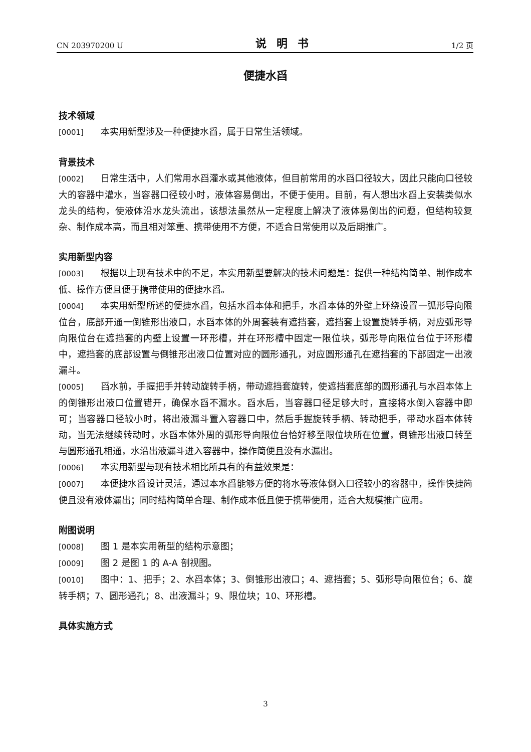CN 203970200 U 说明书 1/2 页
便捷水舀
技术领域
[0001] 本实用新型涉及一种便捷水舀，属于日常生活领域。
背景技术
[0002] 日常生活中，人们常用水舀灌水或其他液体，但目前常用的水舀口径较大，因此只能向口径较大的容器中灌水，当容器口径较小时，液体容易倒出，不便于使用。目前，有人想出水舀上安装类似水龙头的结构，使液体沿水龙头流出，该想法虽然从一定程度上解决了液体易倒出的问题，但结构较复杂、制作成本高，而且相对笨重、携带使用不方便，不适合日常使用以及后期推广。
实用新型内容
[0003] 根据以上现有技术中的不足，本实用新型要解决的技术问题是：提供一种结构简单、制作成本低、操作方便且便于携带使用的便捷水舀。
[0004] 本实用新型所述的便捷水舀，包括水舀本体和把手，水舀本体的外壁上环绕设置一弧形导向限位台，底部开通一倒锥形出液口，水舀本体的外周套装有遮挡套，遮挡套上设置旋转手柄，对应弧形导向限位台在遮挡套的内壁上设置一环形槽，并在环形槽中固定一限位块，弧形导向限位台位于环形槽中，遮挡套的底部设置与倒锥形出液口位置对应的圆形通孔，对应圆形通孔在遮挡套的下部固定一出液漏斗。
[0005] 舀水前，手握把手并转动旋转手柄，带动遮挡套旋转，使遮挡套底部的圆形通孔与水舀本体上的倒锥形出液口位置错开，确保水舀不漏水。舀水后，当容器口径足够大时，直接将水倒入容器中即可；当容器口径较小时，将出液漏斗置入容器口中，然后手握旋转手柄、转动把手，带动水舀本体转动，当无法继续转动时，水舀本体外周的弧形导向限位台恰好移至限位块所在位置，倒锥形出液口转至与圆形通孔相通，水沿出液漏斗进入容器中，操作简便且没有水漏出。
[0006] 本实用新型与现有技术相比所具有的有益效果是：
[0007] 本便捷水舀设计灵活，通过本水舀能够方便的将水等液体倒入口径较小的容器中，操作快捷简便且没有液体漏出；同时结构简单合理、制作成本低且便于携带使用，适合大规模推广应用。
附图说明
[0008] 图 1 是本实用新型的结构示意图；
[0009] 图 2 是图 1 的 A-A 剖视图。
[0010] 图中：1、把手；2、水舀本体；3、倒锥形出液口；4、遮挡套；5、弧形导向限位台；6、旋转手柄；7、圆形通孔；8、出液漏斗；9、限位块；10、环形槽。
具体实施方式
3